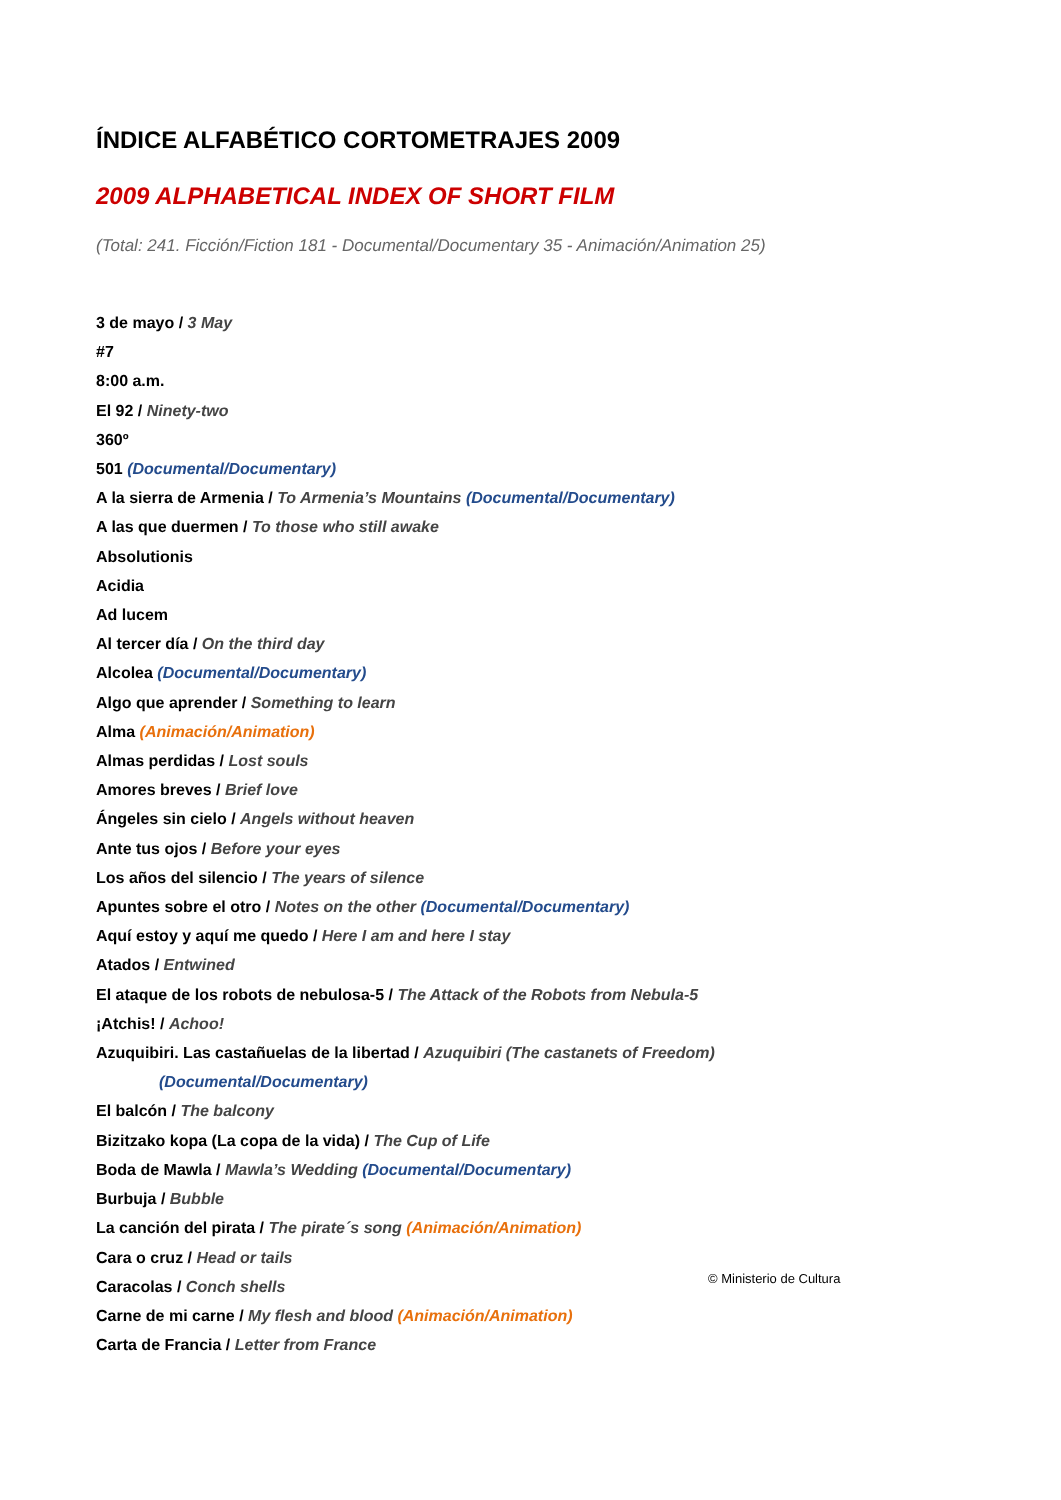ÍNDICE ALFABÉTICO CORTOMETRAJES 2009
2009 ALPHABETICAL INDEX OF SHORT FILM
(Total: 241. Ficción/Fiction 181 - Documental/Documentary 35 - Animación/Animation 25)
3 de mayo / 3 May
#7
8:00 a.m.
El 92 / Ninety-two
360º
501 (Documental/Documentary)
A la sierra de Armenia / To Armenia’s Mountains (Documental/Documentary)
A las que duermen / To those who still awake
Absolutionis
Acidia
Ad lucem
Al tercer día / On the third day
Alcolea (Documental/Documentary)
Algo que aprender / Something to learn
Alma (Animación/Animation)
Almas perdidas / Lost souls
Amores breves / Brief love
Ángeles sin cielo / Angels without heaven
Ante tus ojos / Before your eyes
Los años del silencio / The years of silence
Apuntes sobre el otro / Notes on the other (Documental/Documentary)
Aquí estoy y aquí me quedo / Here I am and here I stay
Atados / Entwined
El ataque de los robots de nebulosa-5 / The Attack of the Robots from Nebula-5
¡Atchis! / Achoo!
Azuquibiri. Las castañuelas de la libertad / Azuquibiri (The castanets of Freedom)
(Documental/Documentary)
El balcón / The balcony
Bizitzako kopa (La copa de la vida) / The Cup of Life
Boda de Mawla / Mawla’s Wedding (Documental/Documentary)
Burbuja / Bubble
La canción del pirata / The pirate´s song (Animación/Animation)
Cara o cruz / Head or tails
Caracolas / Conch shells
Carne de mi carne / My flesh and blood (Animación/Animation)
Carta de Francia / Letter from France
© Ministerio de Cultura